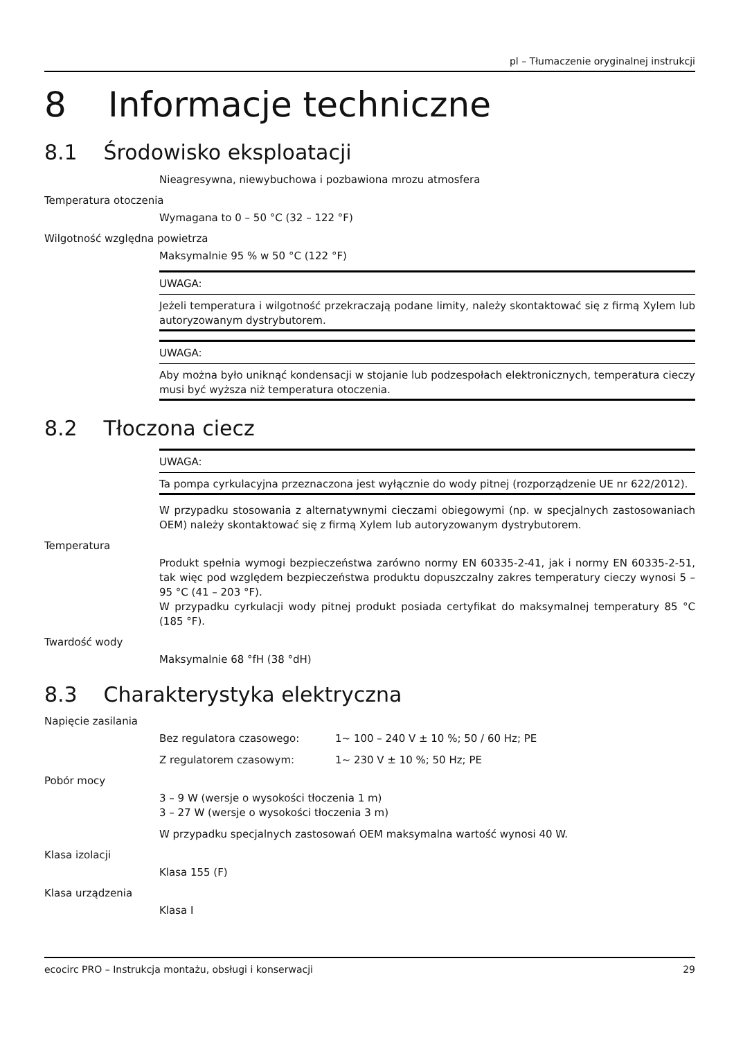pl – Tłumaczenie oryginalnej instrukcji
8 Informacje techniczne
8.1 Środowisko eksploatacji
Nieagresywna, niewybuchowa i pozbawiona mrozu atmosfera
Temperatura otoczenia
Wymagana to 0 – 50 °C (32 – 122 °F)
Wilgotność względna powietrza
Maksymalnie 95 % w 50 °C (122 °F)
UWAGA:
Jeżeli temperatura i wilgotność przekraczają podane limity, należy skontaktować się z firmą Xylem lub autoryzowanym dystrybutorem.
UWAGA:
Aby można było uniknąć kondensacji w stojanie lub podzespołach elektronicznych, temperatura cieczy musi być wyższa niż temperatura otoczenia.
8.2 Tłoczona ciecz
UWAGA:
Ta pompa cyrkulacyjna przeznaczona jest wyłącznie do wody pitnej (rozporządzenie UE nr 622/2012).
W przypadku stosowania z alternatywnymi cieczami obiegowymi (np. w specjalnych zastosowaniach OEM) należy skontaktować się z firmą Xylem lub autoryzowanym dystrybutorem.
Temperatura
Produkt spełnia wymogi bezpieczeństwa zarówno normy EN 60335-2-41, jak i normy EN 60335-2-51, tak więc pod względem bezpieczeństwa produktu dopuszczalny zakres temperatury cieczy wynosi 5 – 95 °C (41 – 203 °F).
W przypadku cyrkulacji wody pitnej produkt posiada certyfikat do maksymalnej temperatury 85 °C (185 °F).
Twardość wody
Maksymalnie 68 °fH (38 °dH)
8.3 Charakterystyka elektryczna
Napięcie zasilania
Bez regulatora czasowego: 1~ 100 – 240 V ± 10 %; 50 / 60 Hz; PE
Z regulatorem czasowym: 1~ 230 V ± 10 %; 50 Hz; PE
Pobór mocy
3 – 9 W (wersje o wysokości tłoczenia 1 m)
3 – 27 W (wersje o wysokości tłoczenia 3 m)
W przypadku specjalnych zastosowań OEM maksymalna wartość wynosi 40 W.
Klasa izolacji
Klasa 155 (F)
Klasa urządzenia
Klasa I
ecocirc PRO – Instrukcja montażu, obsługi i konserwacji 29